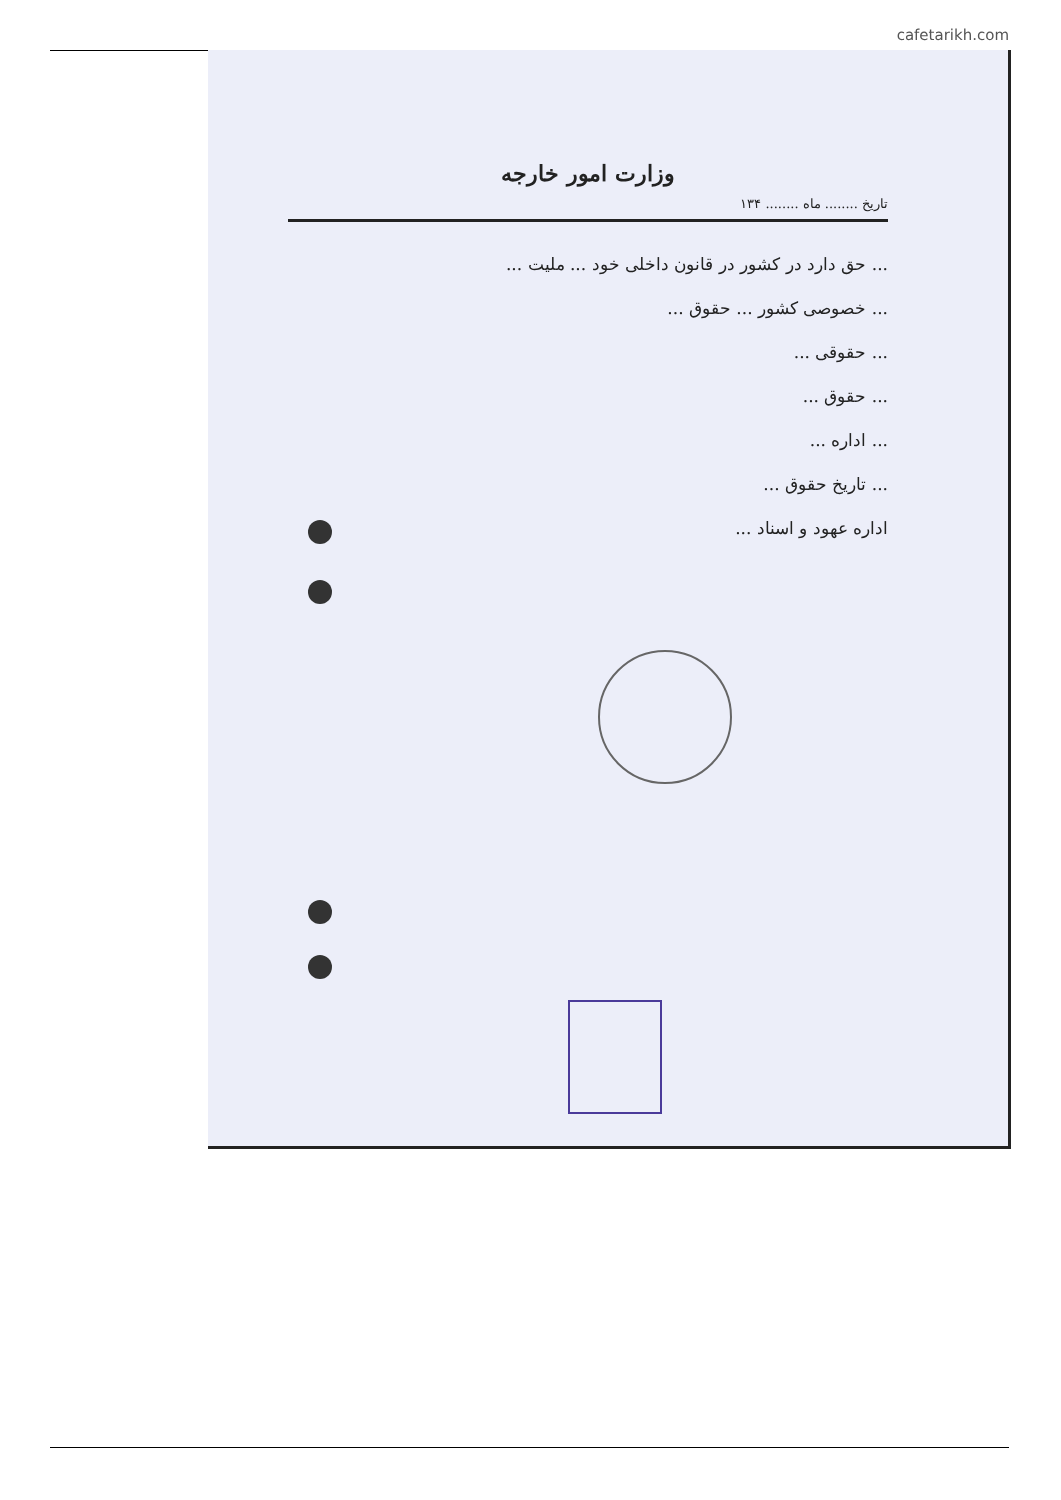cafetarikh.com
وزارت امور خارجه
تاریخ ........ ماه ........ ۱۳۴
... حق دارد در کشور در قانون داخلی خود ... ملیت ...
... خصوصی کشور ... حقوق ...
... حقوقی ...
... حقوق ...
... اداره ...
... تاریخ حقوق ...
اداره عهود و اسناد ...